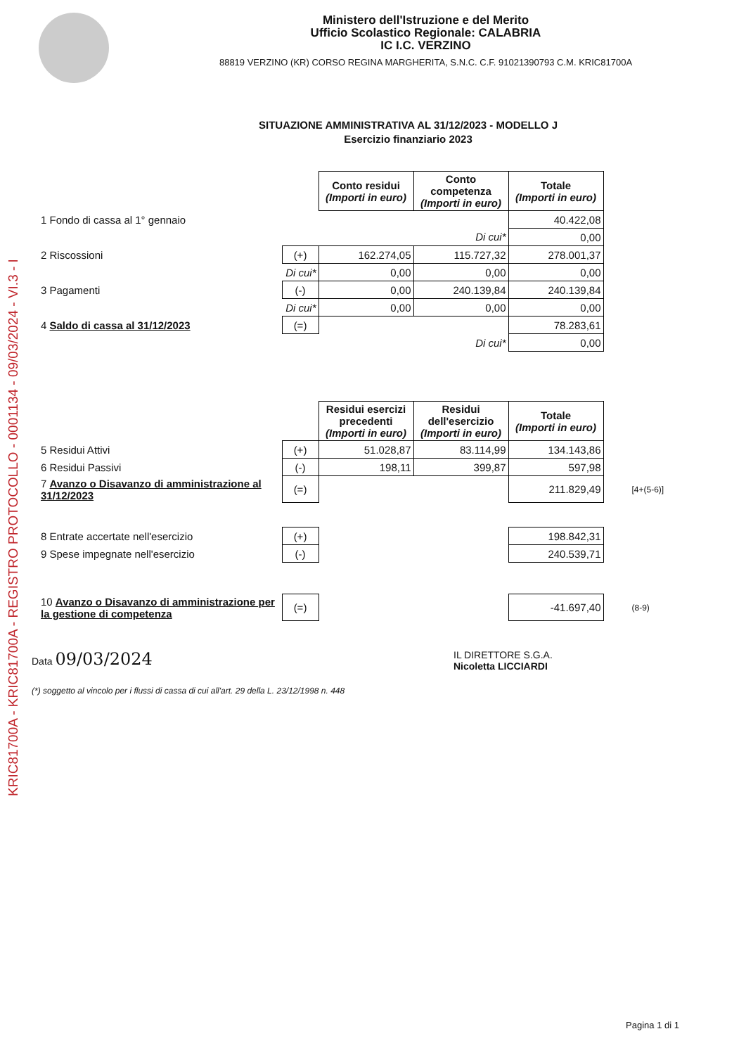KRIC81700A - KRIC81700A - REGISTRO PROTOCOLLO - 0001134 - 09/03/2024 - VI.3 - I
Ministero dell'Istruzione e del Merito
Ufficio Scolastico Regionale: CALABRIA
IC I.C. VERZINO
88819 VERZINO (KR) CORSO REGINA MARGHERITA, S.N.C. C.F. 91021390793 C.M. KRIC81700A
SITUAZIONE AMMINISTRATIVA AL 31/12/2023 - MODELLO J
Esercizio finanziario 2023
| | | Conto residui (Importi in euro) | Conto competenza (Importi in euro) | Totale (Importi in euro) |
| 1 Fondo di cassa al 1° gennaio | | | | 40.422,08 |
| | | | Di cui* | 0,00 |
| 2 Riscossioni | (+) | 162.274,05 | 115.727,32 | 278.001,37 |
| | Di cui* | 0,00 | 0,00 | 0,00 |
| 3 Pagamenti | (-) | 0,00 | 240.139,84 | 240.139,84 |
| | Di cui* | 0,00 | 0,00 | 0,00 |
| 4 Saldo di cassa al 31/12/2023 | (=) | | | 78.283,61 |
| | | | Di cui* | 0,00 |
| | | Residui esercizi precedenti (Importi in euro) | Residui dell'esercizio (Importi in euro) | Totale (Importi in euro) | |
| 5 Residui Attivi | (+) | 51.028,87 | 83.114,99 | 134.143,86 | |
| 6 Residui Passivi | (-) | 198,11 | 399,87 | 597,98 | |
| 7 Avanzo o Disavanzo di amministrazione al 31/12/2023 | (=) | | | 211.829,49 | [4+(5-6)] |
| 8 Entrate accertate nell'esercizio | (+) | | | 198.842,31 | |
| 9 Spese impegnate nell'esercizio | (-) | | | 240.539,71 | |
| 10 Avanzo o Disavanzo di amministrazione per la gestione di competenza | (=) | | | -41.697,40 | (8-9) |
Data 09/03/2024
IL DIRETTORE S.G.A.
Nicoletta LICCIARDI
(*) soggetto al vincolo per i flussi di cassa di cui all'art. 29 della L. 23/12/1998 n. 448
Pagina 1 di 1